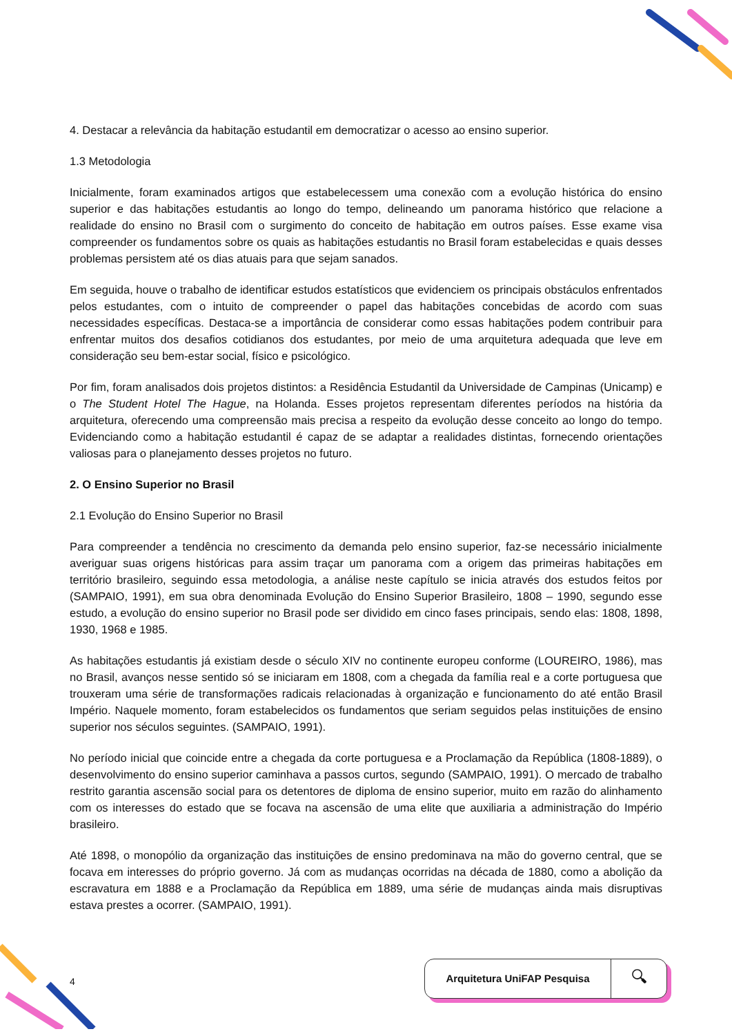4. Destacar a relevância da habitação estudantil em democratizar o acesso ao ensino superior.
1.3 Metodologia
Inicialmente, foram examinados artigos que estabelecessem uma conexão com a evolução histórica do ensino superior e das habitações estudantis ao longo do tempo, delineando um panorama histórico que relacione a realidade do ensino no Brasil com o surgimento do conceito de habitação em outros países. Esse exame visa compreender os fundamentos sobre os quais as habitações estudantis no Brasil foram estabelecidas e quais desses problemas persistem até os dias atuais para que sejam sanados.
Em seguida, houve o trabalho de identificar estudos estatísticos que evidenciem os principais obstáculos enfrentados pelos estudantes, com o intuito de compreender o papel das habitações concebidas de acordo com suas necessidades específicas. Destaca-se a importância de considerar como essas habitações podem contribuir para enfrentar muitos dos desafios cotidianos dos estudantes, por meio de uma arquitetura adequada que leve em consideração seu bem-estar social, físico e psicológico.
Por fim, foram analisados dois projetos distintos: a Residência Estudantil da Universidade de Campinas (Unicamp) e o The Student Hotel The Hague, na Holanda. Esses projetos representam diferentes períodos na história da arquitetura, oferecendo uma compreensão mais precisa a respeito da evolução desse conceito ao longo do tempo. Evidenciando como a habitação estudantil é capaz de se adaptar a realidades distintas, fornecendo orientações valiosas para o planejamento desses projetos no futuro.
2. O Ensino Superior no Brasil
2.1 Evolução do Ensino Superior no Brasil
Para compreender a tendência no crescimento da demanda pelo ensino superior, faz-se necessário inicialmente averiguar suas origens históricas para assim traçar um panorama com a origem das primeiras habitações em território brasileiro, seguindo essa metodologia, a análise neste capítulo se inicia através dos estudos feitos por (SAMPAIO, 1991), em sua obra denominada Evolução do Ensino Superior Brasileiro, 1808 – 1990, segundo esse estudo, a evolução do ensino superior no Brasil pode ser dividido em cinco fases principais, sendo elas: 1808, 1898, 1930, 1968 e 1985.
As habitações estudantis já existiam desde o século XIV no continente europeu conforme (LOUREIRO, 1986), mas no Brasil, avanços nesse sentido só se iniciaram em 1808, com a chegada da família real e a corte portuguesa que trouxeram uma série de transformações radicais relacionadas à organização e funcionamento do até então Brasil Império. Naquele momento, foram estabelecidos os fundamentos que seriam seguidos pelas instituições de ensino superior nos séculos seguintes. (SAMPAIO, 1991).
No período inicial que coincide entre a chegada da corte portuguesa e a Proclamação da República (1808-1889), o desenvolvimento do ensino superior caminhava a passos curtos, segundo (SAMPAIO, 1991). O mercado de trabalho restrito garantia ascensão social para os detentores de diploma de ensino superior, muito em razão do alinhamento com os interesses do estado que se focava na ascensão de uma elite que auxiliaria a administração do Império brasileiro.
Até 1898, o monopólio da organização das instituições de ensino predominava na mão do governo central, que se focava em interesses do próprio governo. Já com as mudanças ocorridas na década de 1880, como a abolição da escravatura em 1888 e a Proclamação da República em 1889, uma série de mudanças ainda mais disruptivas estava prestes a ocorrer. (SAMPAIO, 1991).
4
Arquitetura UniFAP Pesquisa 🔍︎